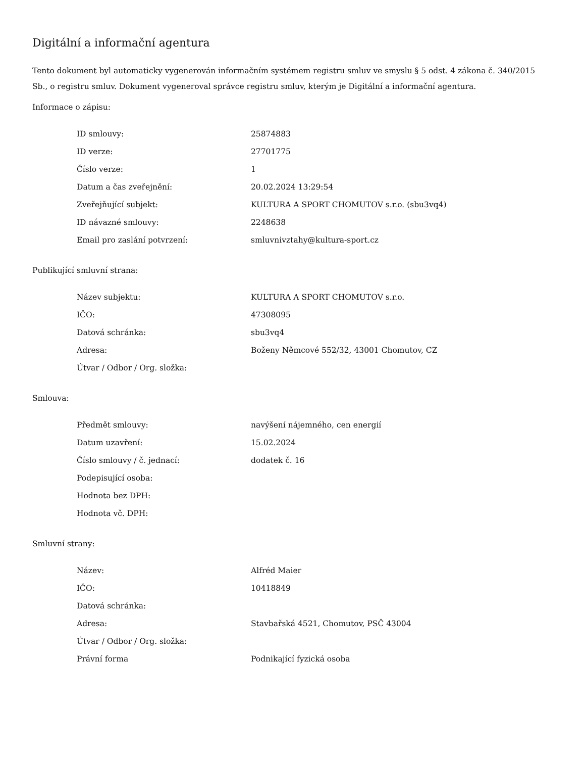Digitální a informační agentura
Tento dokument byl automaticky vygenerován informačním systémem registru smluv ve smyslu § 5 odst. 4 zákona č. 340/2015 Sb., o registru smluv. Dokument vygeneroval správce registru smluv, kterým je Digitální a informační agentura.
Informace o zápisu:
| ID smlouvy: | 25874883 |
| ID verze: | 27701775 |
| Číslo verze: | 1 |
| Datum a čas zveřejnění: | 20.02.2024 13:29:54 |
| Zveřejňující subjekt: | KULTURA A SPORT CHOMUTOV s.r.o. (sbu3vq4) |
| ID návazné smlouvy: | 2248638 |
| Email pro zaslání potvrzení: | smluvnivztahy@kultura-sport.cz |
Publikující smluvní strana:
| Název subjektu: | KULTURA A SPORT CHOMUTOV s.r.o. |
| IČO: | 47308095 |
| Datová schránka: | sbu3vq4 |
| Adresa: | Boženy Němcové 552/32, 43001 Chomutov, CZ |
| Útvar / Odbor / Org. složka: | |
Smlouva:
| Předmět smlouvy: | navýšení nájemného, cen energií |
| Datum uzavření: | 15.02.2024 |
| Číslo smlouvy / č. jednací: | dodatek č. 16 |
| Podepisující osoba: | |
| Hodnota bez DPH: | |
| Hodnota vč. DPH: | |
Smluvní strany:
| Název: | Alfréd Maier |
| IČO: | 10418849 |
| Datová schránka: | |
| Adresa: | Stavbařská 4521, Chomutov, PSČ 43004 |
| Útvar / Odbor / Org. složka: | |
| Právní forma | Podnikající fyzická osoba |